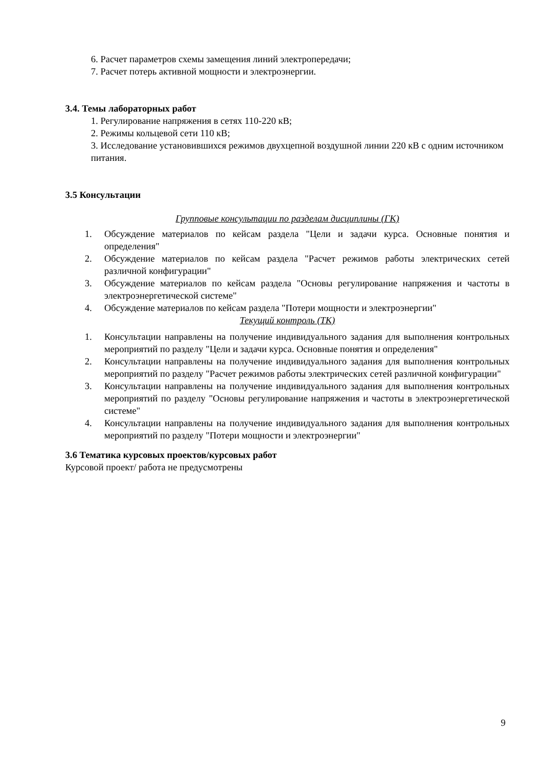6. Расчет параметров схемы замещения линий электропередачи;
7. Расчет потерь активной мощности и электроэнергии.
3.4. Темы лабораторных работ
1. Регулирование напряжения в сетях 110-220 кВ;
2. Режимы кольцевой сети 110 кВ;
3. Исследование установившихся режимов двухцепной воздушной линии 220 кВ с одним источником питания.
3.5 Консультации
Групповые консультации по разделам дисциплины (ГК)
1. Обсуждение материалов по кейсам раздела "Цели и задачи курса. Основные понятия и определения"
2. Обсуждение материалов по кейсам раздела "Расчет режимов работы электрических сетей различной конфигурации"
3. Обсуждение материалов по кейсам раздела "Основы регулирование напряжения и частоты в электроэнергетической системе"
4. Обсуждение материалов по кейсам раздела "Потери мощности и электроэнергии"
Текущий контроль (ТК)
1. Консультации направлены на получение индивидуального задания для выполнения контрольных мероприятий по разделу "Цели и задачи курса. Основные понятия и определения"
2. Консультации направлены на получение индивидуального задания для выполнения контрольных мероприятий по разделу "Расчет режимов работы электрических сетей различной конфигурации"
3. Консультации направлены на получение индивидуального задания для выполнения контрольных мероприятий по разделу "Основы регулирование напряжения и частоты в электроэнергетической системе"
4. Консультации направлены на получение индивидуального задания для выполнения контрольных мероприятий по разделу "Потери мощности и электроэнергии"
3.6 Тематика курсовых проектов/курсовых работ
Курсовой проект/ работа не предусмотрены
9